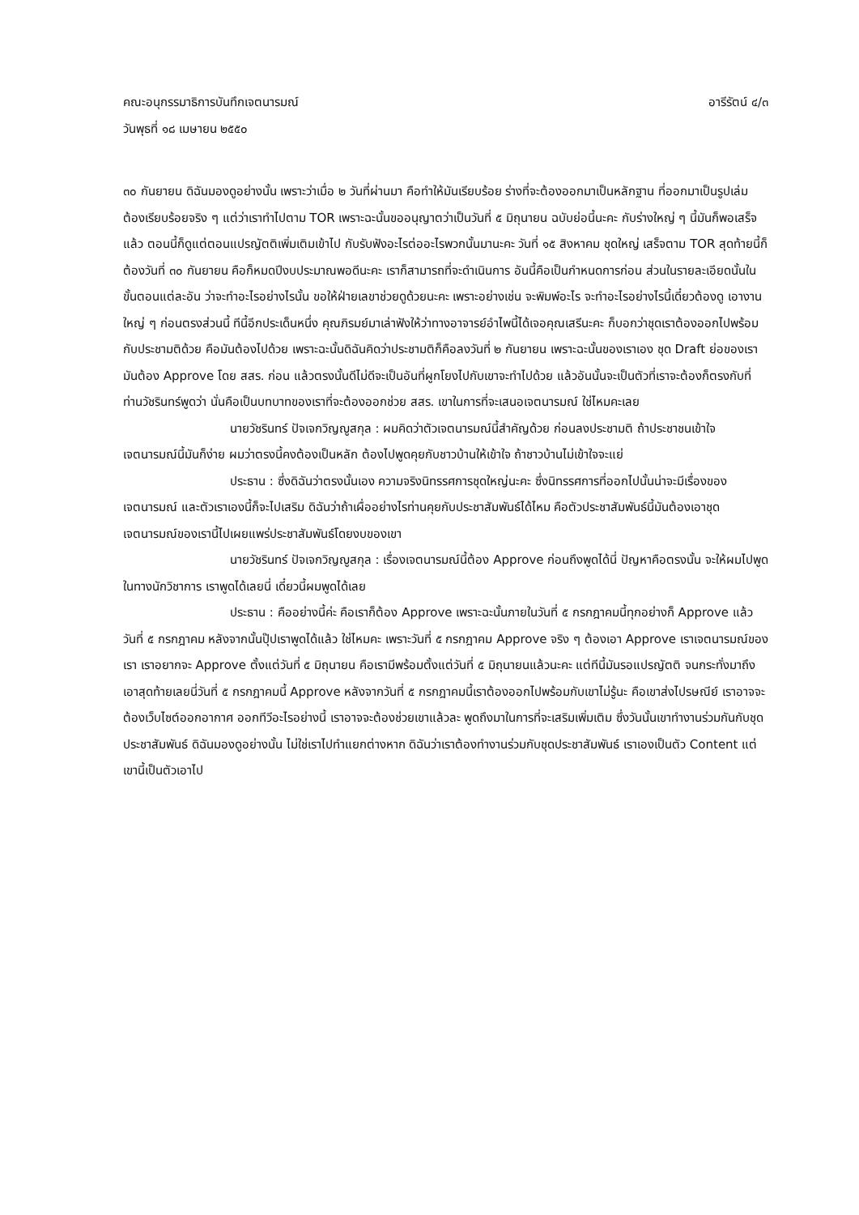คณะอนุกรรมาธิการบันทึกเจตนารมณ์ อารีรัตน์ ๔/๓
วันพุธที่ ๑๘ เมษายน ๒๕๕๐
๓๐ กันยายน ดิฉันมองดูอย่างนั้น เพราะว่าเมื่อ ๒ วันที่ผ่านมา คือทำให้มันเรียบร้อย ร่างที่จะต้องออกมาเป็นหลักฐาน ที่ออกมาเป็นรูปเล่มต้องเรียบร้อยจริง ๆ แต่ว่าเราทำไปตาม TOR เพราะฉะนั้นขออนุญาตว่าเป็นวันที่ ๕ มิถุนายน ฉบับย่อนี้นะคะ กับร่างใหญ่ ๆ นี้มันก็พอเสร็จแล้ว ตอนนี้ก็ดูแต่ตอนแปรญัตติเพิ่มเติมเข้าไป กับรับฟังอะไรต่ออะไรพวกนั้นมานะคะ วันที่ ๑๕ สิงหาคม ชุดใหญ่ เสร็จตาม TOR สุดท้ายนี้ก็ต้องวันที่ ๓๐ กันยายน คือก็หมดปีงบประมาณพอดีนะคะ เราก็สามารถที่จะดำเนินการ อันนี้คือเป็นกำหนดการก่อน ส่วนในรายละเอียดนั้นในขั้นตอนแต่ละอัน ว่าจะทำอะไรอย่างไรนั้น ขอให้ฝ่ายเลขาช่วยดูด้วยนะคะ เพราะอย่างเช่น จะพิมพ์อะไร จะทำอะไรอย่างไรนี้เดี๋ยวต้องดู เอางานใหญ่ ๆ ก่อนตรงส่วนนี้ ทีนี้อีกประเด็นหนึ่ง คุณภิรมย์มาเล่าฟังให้ว่าทางอาจารย์อำไพนี้ได้เจอคุณเสรีนะคะ ก็บอกว่าชุดเราต้องออกไปพร้อมกับประชามติด้วย คือมันต้องไปด้วย เพราะฉะนั้นดิฉันคิดว่าประชามติก็คือลงวันที่ ๒ กันยายน เพราะฉะนั้นของเราเอง ชุด Draft ย่อของเรามันต้อง Approve โดย สสร. ก่อน แล้วตรงนั้นดีไม่ดีจะเป็นอันที่ผูกโยงไปกับเขาจะทำไปด้วย แล้วอันนั้นจะเป็นตัวที่เราจะต้องก็ตรงกับที่ท่านวัชรินทร์พูดว่า นั่นคือเป็นบทบาทของเราที่จะต้องออกช่วย สสร. เขาในการที่จะเสนอเจตนารมณ์ ใช่ไหมคะเลย
นายวัชรินทร์ ปัจเจกวิญญูสกุล : ผมคิดว่าตัวเจตนารมณ์นี้สำคัญด้วย ก่อนลงประชามติ ถ้าประชาชนเข้าใจเจตนารมณ์นี้มันก็ง่าย ผมว่าตรงนี้คงต้องเป็นหลัก ต้องไปพูดคุยกับชาวบ้านให้เข้าใจ ถ้าชาวบ้านไม่เข้าใจจะแย่
ประธาน : ซึ่งดิฉันว่าตรงนั้นเอง ความจริงนิทรรศการชุดใหญ่นะคะ ซึ่งนิทรรศการที่ออกไปนั้นน่าจะมีเรื่องของเจตนารมณ์ และตัวเราเองนี้ก็จะไปเสริม ดิฉันว่าถ้าเผื่ออย่างไรท่านคุยกับประชาสัมพันธ์ได้ไหม คือตัวประชาสัมพันธ์นี้มันต้องเอาชุดเจตนารมณ์ของเรานี้ไปเผยแพร่ประชาสัมพันธ์โดยงบของเขา
นายวัชรินทร์ ปัจเจกวิญญูสกุล : เรื่องเจตนารมณ์นี้ต้อง Approve ก่อนถึงพูดได้นี่ ปัญหาคือตรงนั้น จะให้ผมไปพูดในทางนักวิชาการ เราพูดได้เลยนี่ เดี๋ยวนี้ผมพูดได้เลย
ประธาน : คืออย่างนี้ค่ะ คือเราก็ต้อง Approve เพราะฉะนั้นภายในวันที่ ๕ กรกฎาคมนี้ทุกอย่างก็ Approve แล้ว วันที่ ๕ กรกฎาคม หลังจากนั้นปุ๊ปเราพูดได้แล้ว ใช่ไหมคะ เพราะวันที่ ๕ กรกฎาคม Approve จริง ๆ ต้องเอา Approve เราเจตนารมณ์ของเรา เราอยากจะ Approve ตั้งแต่วันที่ ๕ มิถุนายน คือเรามีพร้อมตั้งแต่วันที่ ๕ มิถุนายนแล้วนะคะ แต่ทีนี้มันรอแปรญัตติ จนกระทั่งมาถึงเอาสุดท้ายเลยนี่วันที่ ๕ กรกฎาคมนี้ Approve หลังจากวันที่ ๕ กรกฎาคมนี้เราต้องออกไปพร้อมกับเขาไม่รู้นะ คือเขาส่งไปรษณีย์ เราอาจจะต้องเว็บไซต์ออกอากาศ ออกทีวีอะไรอย่างนี้ เราอาจจะต้องช่วยเขาแล้วละ พูดถึงมาในการที่จะเสริมเพิ่มเติม ซึ่งวันนั้นเขาทำงานร่วมกันกับชุดประชาสัมพันธ์ ดิฉันมองดูอย่างนั้น ไม่ใช่เราไปทำแยกต่างหาก ดิฉันว่าเราต้องทำงานร่วมกับชุดประชาสัมพันธ์ เราเองเป็นตัว Content แต่เขานี้เป็นตัวเอาไป